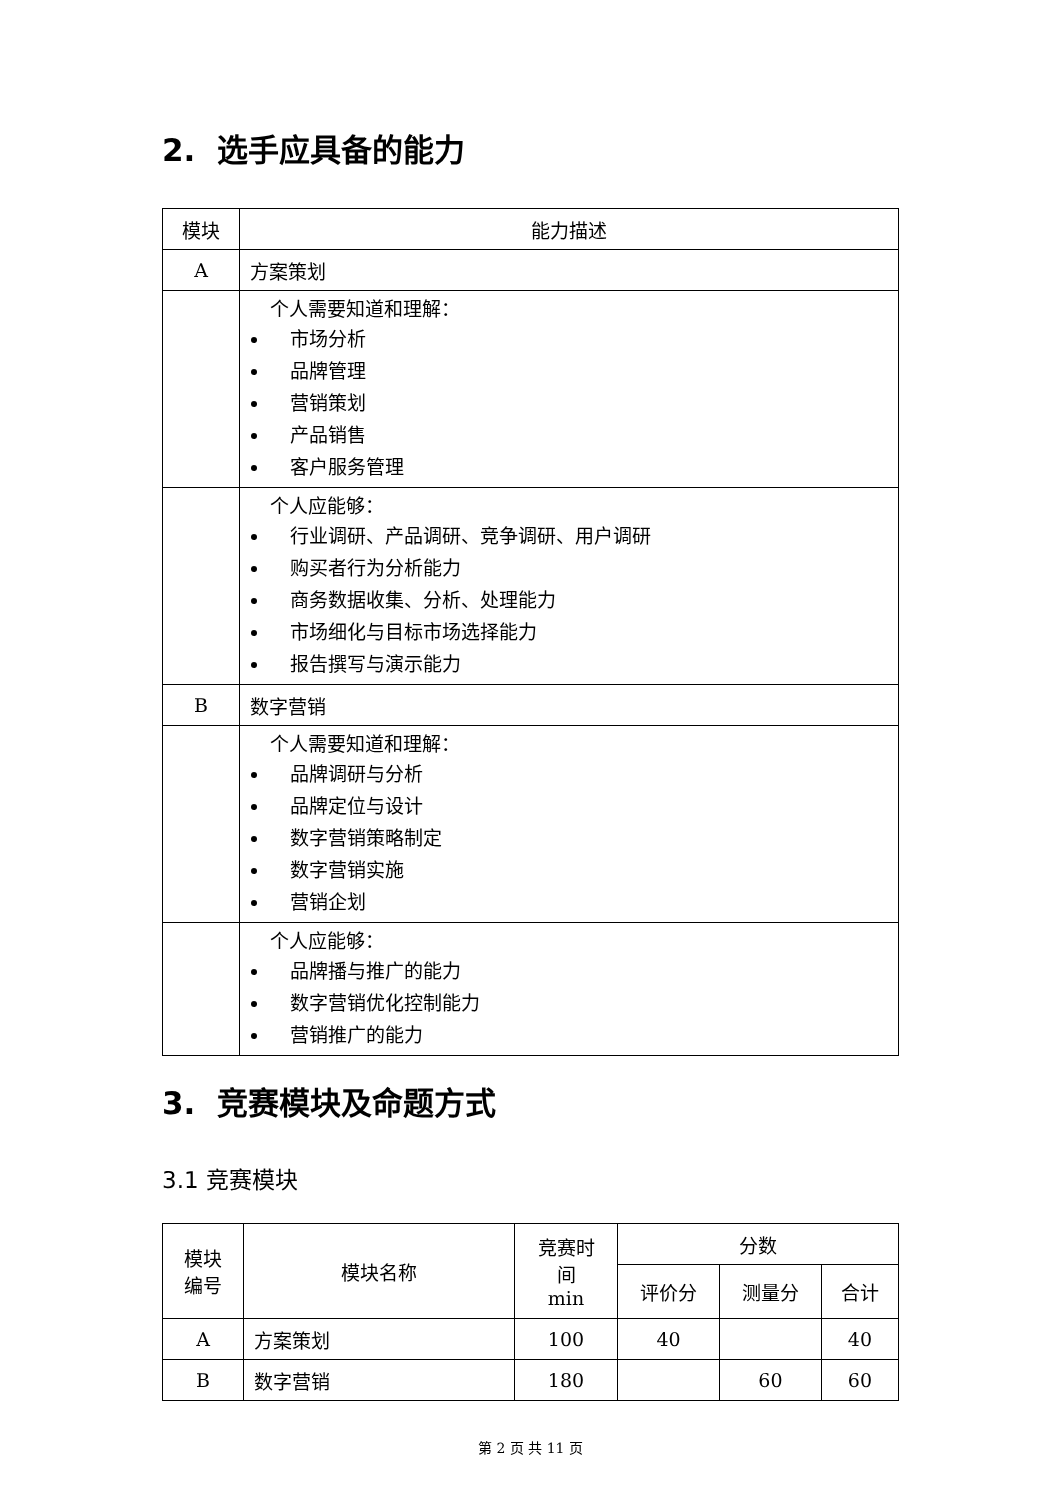2. 选手应具备的能力
| 模块 | 能力描述 |
| --- | --- |
| A | 方案策划 |
| | 个人需要知道和理解： 市场分析 品牌管理 营销策划 产品销售 客户服务管理 |
| | 个人应能够： 行业调研、产品调研、竞争调研、用户调研 购买者行为分析能力 商务数据收集、分析、处理能力 市场细化与目标市场选择能力 报告撰写与演示能力 |
| B | 数字营销 |
| | 个人需要知道和理解： 品牌调研与分析 品牌定位与设计 数字营销策略制定 数字营销实施 营销企划 |
| | 个人应能够： 品牌播与推广的能力 数字营销优化控制能力 营销推广的能力 |
3. 竞赛模块及命题方式
3.1 竞赛模块
| 模块 编号 | 模块名称 | 竞赛时 间 min | 分数 | | |
| --- | --- | --- | --- | --- | --- |
| | | | 评价分 | 测量分 | 合计 |
| A | 方案策划 | 100 | 40 | | 40 |
| B | 数字营销 | 180 | | 60 | 60 |
第 2 页 共 11 页